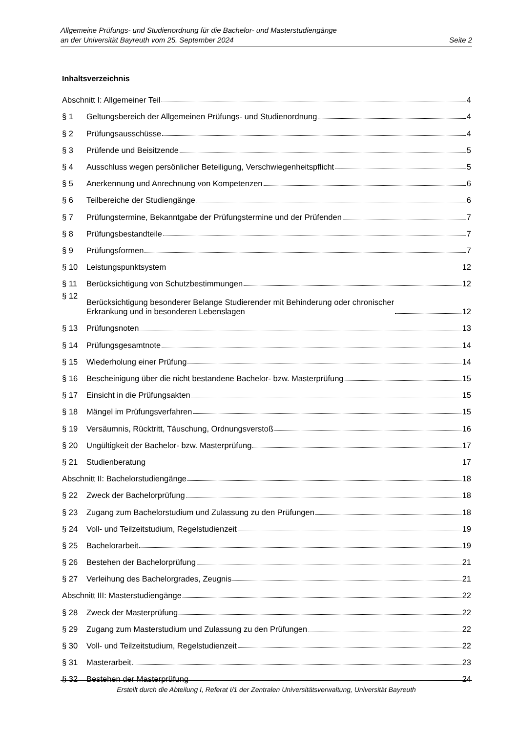Allgemeine Prüfungs- und Studienordnung für die Bachelor- und Masterstudiengänge
an der Universität Bayreuth vom 25. September 2024 Seite 2
Inhaltsverzeichnis
Abschnitt I: Allgemeiner Teil 4
§ 1
Geltungsbereich der Allgemeinen Prüfungs- und Studienordnung 4
§ 2
Prüfungsausschüsse 4
§ 3
Prüfende und Beisitzende 5
§ 4
Ausschluss wegen persönlicher Beteiligung, Verschwiegenheitspflicht 5
§ 5
Anerkennung und Anrechnung von Kompetenzen 6
§ 6
Teilbereiche der Studiengänge 6
§ 7
Prüfungstermine, Bekanntgabe der Prüfungstermine und der Prüfenden 7
§ 8
Prüfungsbestandteile 7
§ 9
Prüfungsformen 7
§ 10
Leistungspunktsystem 12
§ 11
Berücksichtigung von Schutzbestimmungen 12
§ 12
Berücksichtigung besonderer Belange Studierender mit Behinderung oder chronischer
Erkrankung und in besonderen Lebenslagen 12
§ 13
Prüfungsnoten 13
§ 14
Prüfungsgesamtnote 14
§ 15
Wiederholung einer Prüfung 14
§ 16
Bescheinigung über die nicht bestandene Bachelor- bzw. Masterprüfung 15
§ 17
Einsicht in die Prüfungsakten 15
§ 18
Mängel im Prüfungsverfahren 15
§ 19
Versäumnis, Rücktritt, Täuschung, Ordnungsverstoß 16
§ 20
Ungültigkeit der Bachelor- bzw. Masterprüfung 17
§ 21
Studienberatung 17
Abschnitt II: Bachelorstudiengänge 18
§ 22
Zweck der Bachelorprüfung 18
§ 23
Zugang zum Bachelorstudium und Zulassung zu den Prüfungen 18
§ 24
Voll- und Teilzeitstudium, Regelstudienzeit 19
§ 25
Bachelorarbeit 19
§ 26
Bestehen der Bachelorprüfung 21
§ 27
Verleihung des Bachelorgrades, Zeugnis 21
Abschnitt III: Masterstudiengänge 22
§ 28
Zweck der Masterprüfung 22
§ 29
Zugang zum Masterstudium und Zulassung zu den Prüfungen 22
§ 30
Voll- und Teilzeitstudium, Regelstudienzeit 22
§ 31
Masterarbeit 23
§ 32
Bestehen der Masterprüfung 24
Erstellt durch die Abteilung I, Referat I/1 der Zentralen Universitätsverwaltung, Universität Bayreuth